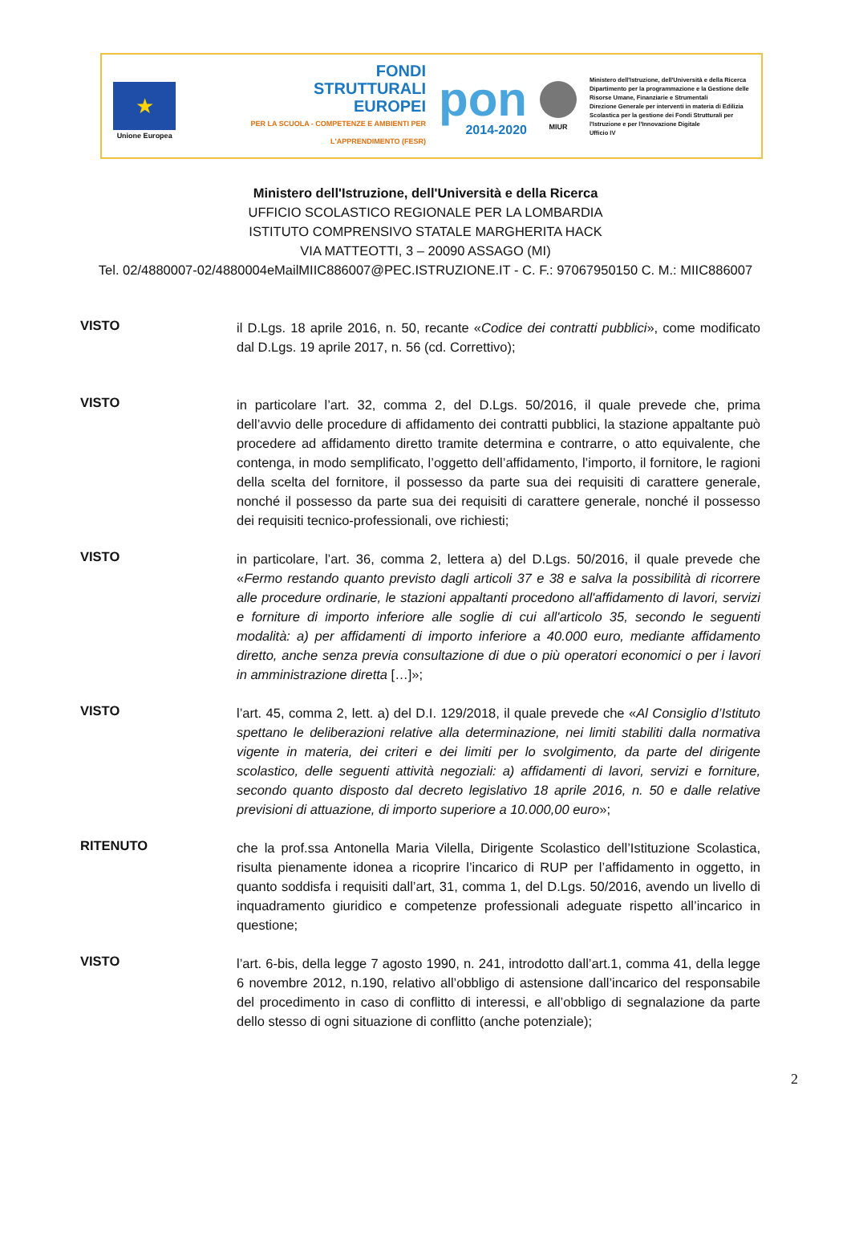★
Unione Europea
FONDI
STRUTTURALI
EUROPEI
PER LA SCUOLA - COMPETENZE E AMBIENTI PER L'APPRENDIMENTO (FESR)
pon
2014-2020
MIUR
Ministero dell'Istruzione, dell'Università e della Ricerca
Dipartimento per la programmazione e la Gestione delle Risorse Umane, Finanziarie e Strumentali
Direzione Generale per interventi in materia di Edilizia Scolastica per la gestione dei Fondi Strutturali per l'Istruzione e per l'Innovazione Digitale
Ufficio IV
Ministero dell'Istruzione, dell'Università e della Ricerca
UFFICIO SCOLASTICO REGIONALE PER LA LOMBARDIA
ISTITUTO COMPRENSIVO STATALE MARGHERITA HACK
VIA MATTEOTTI, 3 – 20090 ASSAGO (MI)
Tel. 02/4880007-02/4880004eMailMIIC886007@PEC.ISTRUZIONE.IT - C. F.: 97067950150 C. M.: MIIC886007
VISTO
il D.Lgs. 18 aprile 2016, n. 50, recante «Codice dei contratti pubblici», come modificato dal D.Lgs. 19 aprile 2017, n. 56 (cd. Correttivo);
VISTO
in particolare l’art. 32, comma 2, del D.Lgs. 50/2016, il quale prevede che, prima dell’avvio delle procedure di affidamento dei contratti pubblici, la stazione appaltante può procedere ad affidamento diretto tramite determina e contrarre, o atto equivalente, che contenga, in modo semplificato, l’oggetto dell’affidamento, l’importo, il fornitore, le ragioni della scelta del fornitore, il possesso da parte sua dei requisiti di carattere generale, nonché il possesso da parte sua dei requisiti di carattere generale, nonché il possesso dei requisiti tecnico-professionali, ove richiesti;
VISTO
in particolare, l’art. 36, comma 2, lettera a) del D.Lgs. 50/2016, il quale prevede che «Fermo restando quanto previsto dagli articoli 37 e 38 e salva la possibilità di ricorrere alle procedure ordinarie, le stazioni appaltanti procedono all'affidamento di lavori, servizi e forniture di importo inferiore alle soglie di cui all'articolo 35, secondo le seguenti modalità: a) per affidamenti di importo inferiore a 40.000 euro, mediante affidamento diretto, anche senza previa consultazione di due o più operatori economici o per i lavori in amministrazione diretta […]»;
VISTO
l’art. 45, comma 2, lett. a) del D.I. 129/2018, il quale prevede che «Al Consiglio d’Istituto spettano le deliberazioni relative alla determinazione, nei limiti stabiliti dalla normativa vigente in materia, dei criteri e dei limiti per lo svolgimento, da parte del dirigente scolastico, delle seguenti attività negoziali: a) affidamenti di lavori, servizi e forniture, secondo quanto disposto dal decreto legislativo 18 aprile 2016, n. 50 e dalle relative previsioni di attuazione, di importo superiore a 10.000,00 euro»;
RITENUTO
che la prof.ssa Antonella Maria Vilella, Dirigente Scolastico dell’Istituzione Scolastica, risulta pienamente idonea a ricoprire l’incarico di RUP per l’affidamento in oggetto, in quanto soddisfa i requisiti dall’art, 31, comma 1, del D.Lgs. 50/2016, avendo un livello di inquadramento giuridico e competenze professionali adeguate rispetto all’incarico in questione;
VISTO
l’art. 6-bis, della legge 7 agosto 1990, n. 241, introdotto dall’art.1, comma 41, della legge 6 novembre 2012, n.190, relativo all’obbligo di astensione dall’incarico del responsabile del procedimento in caso di conflitto di interessi, e all’obbligo di segnalazione da parte dello stesso di ogni situazione di conflitto (anche potenziale);
2